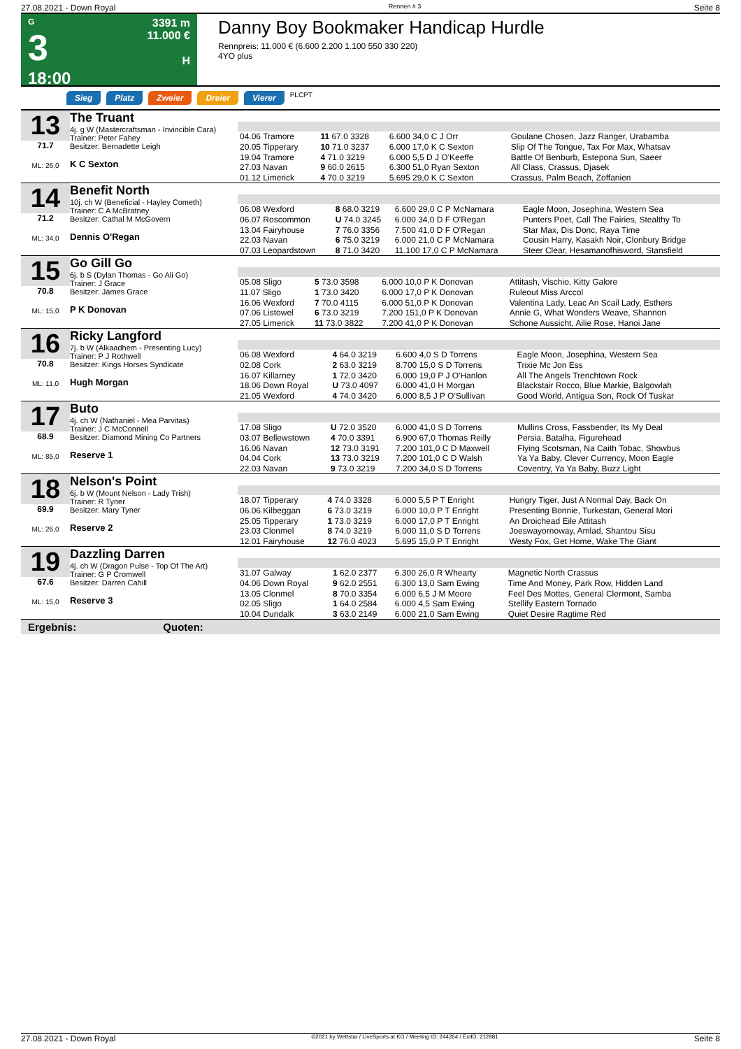27.08.2021 - Down Royal Rennen # 3 Seite 8
G
3
18:00
3391 m
11.000 €
H
Danny Boy Bookmaker Handicap Hurdle
Rennpreis: 11.000 € (6.600 2.200 1.100 550 330 220)
4YO plus
Sieg Platz Zweier Dreier Vierer PLCPT
13
71.7
ML: 26,0
The Truant
4j. g W (Mastercraftsman - Invincible Cara)
Trainer: Peter Fahey
Besitzer: Bernadette Leigh
K C Sexton
| 04.06 Tramore | 11 67.0 3328 | 6.600 34,0 C J Orr | Goulane Chosen, Jazz Ranger, Urabamba |
| 20.05 Tipperary | 10 71.0 3237 | 6.000 17,0 K C Sexton | Slip Of The Tongue, Tax For Max, Whatsav |
| 19.04 Tramore | 4 71.0 3219 | 6.000 5,5 D J O'Keeffe | Battle Of Benburb, Estepona Sun, Saeer |
| 27.03 Navan | 9 60.0 2615 | 6.300 51,0 Ryan Sexton | All Class, Crassus, Djasek |
| 01.12 Limerick | 4 70.0 3219 | 5.695 29,0 K C Sexton | Crassus, Palm Beach, Zoffanien |
14
71.2
ML: 34,0
Benefit North
10j. ch W (Beneficial - Hayley Cometh)
Trainer: C A McBratney
Besitzer: Cathal M McGovern
Dennis O'Regan
| 06.08 Wexford | 8 68.0 3219 | 6.600 29,0 C P McNamara | Eagle Moon, Josephina, Western Sea |
| 06.07 Roscommon | U 74.0 3245 | 6.000 34,0 D F O'Regan | Punters Poet, Call The Fairies, Stealthy To |
| 13.04 Fairyhouse | 7 76.0 3356 | 7.500 41,0 D F O'Regan | Star Max, Dis Donc, Raya Time |
| 22.03 Navan | 6 75.0 3219 | 6.000 21,0 C P McNamara | Cousin Harry, Kasakh Noir, Clonbury Bridge |
| 07.03 Leopardstown | 8 71.0 3420 | 11.100 17,0 C P McNamara | Steer Clear, Hesamanofhisword, Stansfield |
15
70.8
ML: 15,0
Go Gill Go
6j. b S (Dylan Thomas - Go Ali Go)
Trainer: J Grace
Besitzer: James Grace
P K Donovan
| 05.08 Sligo | 5 73.0 3598 | 6.000 10,0 P K Donovan | Attitash, Vischio, Kitty Galore |
| 11.07 Sligo | 1 73.0 3420 | 6.000 17,0 P K Donovan | Ruleout Miss Arccol |
| 16.06 Wexford | 7 70.0 4115 | 6.000 51,0 P K Donovan | Valentina Lady, Leac An Scail Lady, Esthers |
| 07.06 Listowel | 6 73.0 3219 | 7.200 151,0 P K Donovan | Annie G, What Wonders Weave, Shannon |
| 27.05 Limerick | 11 73.0 3822 | 7.200 41,0 P K Donovan | Schone Aussicht, Ailie Rose, Hanoi Jane |
16
70.8
ML: 11,0
Ricky Langford
7j. b W (Alkaadhem - Presenting Lucy)
Trainer: P J Rothwell
Besitzer: Kings Horses Syndicate
Hugh Morgan
| 06.08 Wexford | 4 64.0 3219 | 6.600 4,0 S D Torrens | Eagle Moon, Josephina, Western Sea |
| 02.08 Cork | 2 63.0 3219 | 8.700 15,0 S D Torrens | Trixie Mc Jon Ess |
| 16.07 Killarney | 1 72.0 3420 | 6.000 19,0 P J O'Hanlon | All The Angels Trenchtown Rock |
| 18.06 Down Royal | U 73.0 4097 | 6.000 41,0 H Morgan | Blackstair Rocco, Blue Markie, Balgowlah |
| 21.05 Wexford | 4 74.0 3420 | 6.000 8,5 J P O'Sullivan | Good World, Antigua Son, Rock Of Tuskar |
17
68.9
ML: 85,0
Buto
4j. ch W (Nathaniel - Mea Parvitas)
Trainer: J C McConnell
Besitzer: Diamond Mining Co Partners
Reserve 1
| 17.08 Sligo | U 72.0 3520 | 6.000 41,0 S D Torrens | Mullins Cross, Fassbender, Its My Deal |
| 03.07 Bellewstown | 4 70.0 3391 | 6.900 67,0 Thomas Reilly | Persia, Batalha, Figurehead |
| 16.06 Navan | 12 73.0 3191 | 7.200 101,0 C D Maxwell | Flying Scotsman, Na Caith Tobac, Showbus |
| 04.04 Cork | 13 73.0 3219 | 7.200 101,0 C D Walsh | Ya Ya Baby, Clever Currency, Moon Eagle |
| 22.03 Navan | 9 73.0 3219 | 7.200 34,0 S D Torrens | Coventry, Ya Ya Baby, Buzz Light |
18
69.9
ML: 26,0
Nelson's Point
6j. b W (Mount Nelson - Lady Trish)
Trainer: R Tyner
Besitzer: Mary Tyner
Reserve 2
| 18.07 Tipperary | 4 74.0 3328 | 6.000 5,5 P T Enright | Hungry Tiger, Just A Normal Day, Back On |
| 06.06 Kilbeggan | 6 73.0 3219 | 6.000 10,0 P T Enright | Presenting Bonnie, Turkestan, General Mori |
| 25.05 Tipperary | 1 73.0 3219 | 6.000 17,0 P T Enright | An Droichead Eile Attitash |
| 23.03 Clonmel | 8 74.0 3219 | 6.000 11,0 S D Torrens | Joeswayornoway, Amlad, Shantou Sisu |
| 12.01 Fairyhouse | 12 76.0 4023 | 5.695 15,0 P T Enright | Westy Fox, Get Home, Wake The Giant |
19
67.6
ML: 15,0
Dazzling Darren
4j. ch W (Dragon Pulse - Top Of The Art)
Trainer: G P Cromwell
Besitzer: Darren Cahill
Reserve 3
| 31.07 Galway | 1 62.0 2377 | 6.300 26,0 R Whearty | Magnetic North Crassus |
| 04.06 Down Royal | 9 62.0 2551 | 6.300 13,0 Sam Ewing | Time And Money, Park Row, Hidden Land |
| 13.05 Clonmel | 8 70.0 3354 | 6.000 6,5 J M Moore | Feel Des Mottes, General Clermont, Samba |
| 02.05 Sligo | 1 64.0 2584 | 6.000 4,5 Sam Ewing | Stellify Eastern Tornado |
| 10.04 Dundalk | 3 63.0 2149 | 6.000 21,0 Sam Ewing | Quiet Desire Ragtime Red |
Ergebnis: Quoten:
27.08.2021 - Down Royal ©2021 by Wettstar / LiveSports.at KG / Meeting ID: 244264 / ExtID: 212981 Seite 8